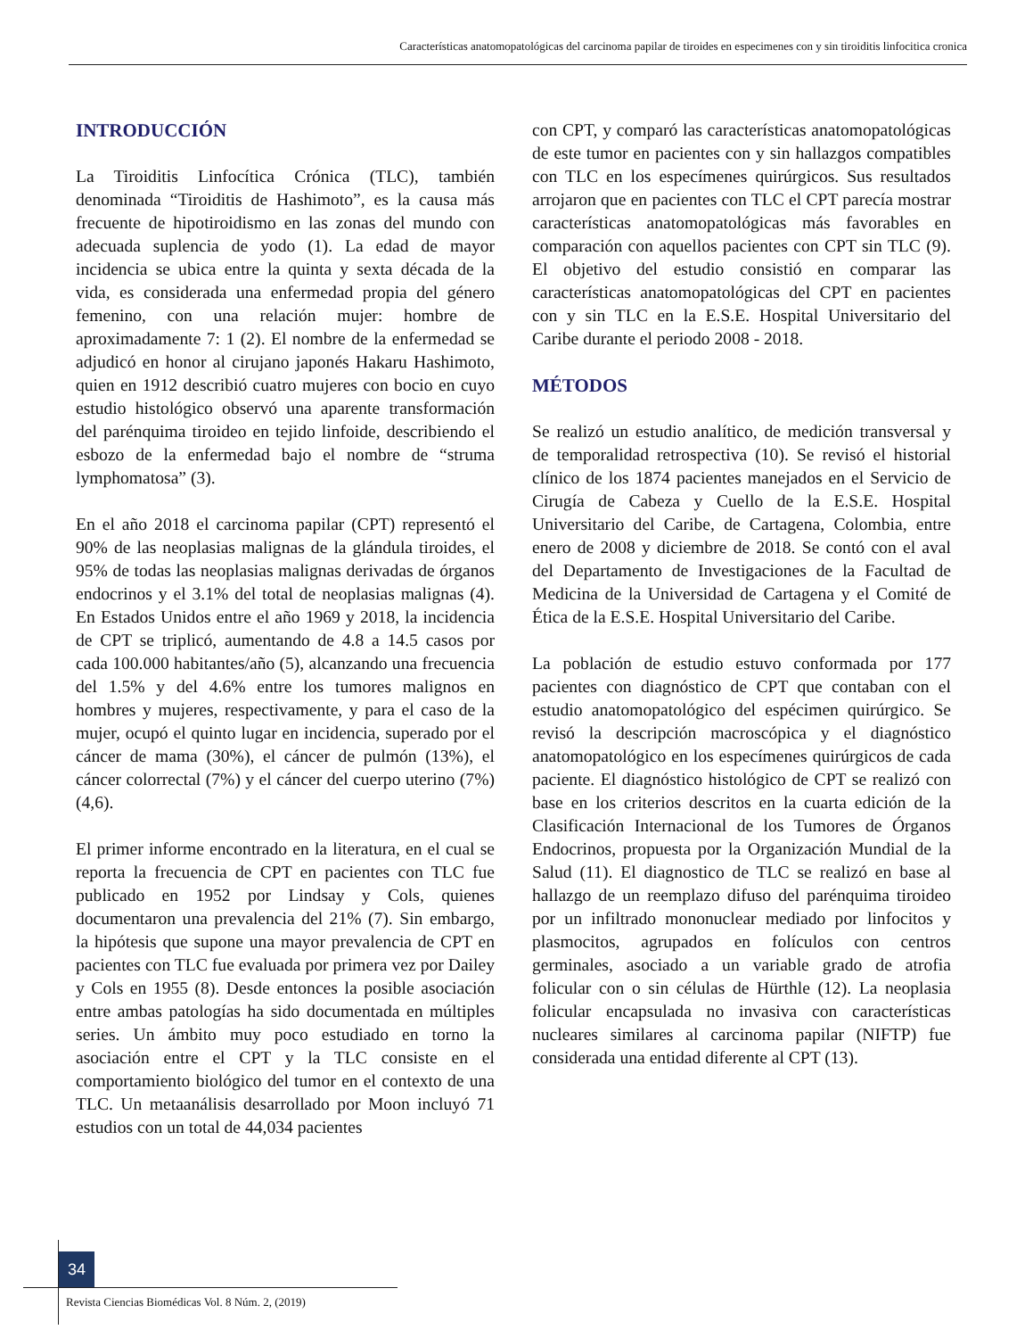Características anatomopatológicas del carcinoma papilar de tiroides en especimenes con y sin tiroiditis linfocitica cronica
INTRODUCCIÓN
La Tiroiditis Linfocítica Crónica (TLC), también denominada “Tiroiditis de Hashimoto”, es la causa más frecuente de hipotiroidismo en las zonas del mundo con adecuada suplencia de yodo (1). La edad de mayor incidencia se ubica entre la quinta y sexta década de la vida, es considerada una enfermedad propia del género femenino, con una relación mujer: hombre de aproximadamente 7: 1 (2). El nombre de la enfermedad se adjudicó en honor al cirujano japonés Hakaru Hashimoto, quien en 1912 describió cuatro mujeres con bocio en cuyo estudio histológico observó una aparente transformación del parénquima tiroideo en tejido linfoide, describiendo el esbozo de la enfermedad bajo el nombre de “struma lymphomatosa” (3).
En el año 2018 el carcinoma papilar (CPT) representó el 90% de las neoplasias malignas de la glándula tiroides, el 95% de todas las neoplasias malignas derivadas de órganos endocrinos y el 3.1% del total de neoplasias malignas (4). En Estados Unidos entre el año 1969 y 2018, la incidencia de CPT se triplicó, aumentando de 4.8 a 14.5 casos por cada 100.000 habitantes/año (5), alcanzando una frecuencia del 1.5% y del 4.6% entre los tumores malignos en hombres y mujeres, respectivamente, y para el caso de la mujer, ocupó el quinto lugar en incidencia, superado por el cáncer de mama (30%), el cáncer de pulmón (13%), el cáncer colorrectal (7%) y el cáncer del cuerpo uterino (7%) (4,6).
El primer informe encontrado en la literatura, en el cual se reporta la frecuencia de CPT en pacientes con TLC fue publicado en 1952 por Lindsay y Cols, quienes documentaron una prevalencia del 21% (7). Sin embargo, la hipótesis que supone una mayor prevalencia de CPT en pacientes con TLC fue evaluada por primera vez por Dailey y Cols en 1955 (8). Desde entonces la posible asociación entre ambas patologías ha sido documentada en múltiples series. Un ámbito muy poco estudiado en torno la asociación entre el CPT y la TLC consiste en el comportamiento biológico del tumor en el contexto de una TLC. Un metaanálisis desarrollado por Moon incluyó 71 estudios con un total de 44,034 pacientes
con CPT, y comparó las características anatomopatológicas de este tumor en pacientes con y sin hallazgos compatibles con TLC en los especímenes quirúrgicos. Sus resultados arrojaron que en pacientes con TLC el CPT parecía mostrar características anatomopatológicas más favorables en comparación con aquellos pacientes con CPT sin TLC (9). El objetivo del estudio consistió en comparar las características anatomopatológicas del CPT en pacientes con y sin TLC en la E.S.E. Hospital Universitario del Caribe durante el periodo 2008 - 2018.
MÉTODOS
Se realizó un estudio analítico, de medición transversal y de temporalidad retrospectiva (10). Se revisó el historial clínico de los 1874 pacientes manejados en el Servicio de Cirugía de Cabeza y Cuello de la E.S.E. Hospital Universitario del Caribe, de Cartagena, Colombia, entre enero de 2008 y diciembre de 2018. Se contó con el aval del Departamento de Investigaciones de la Facultad de Medicina de la Universidad de Cartagena y el Comité de Ética de la E.S.E. Hospital Universitario del Caribe.
La población de estudio estuvo conformada por 177 pacientes con diagnóstico de CPT que contaban con el estudio anatomopatológico del espécimen quirúrgico. Se revisó la descripción macroscópica y el diagnóstico anatomopatológico en los especímenes quirúrgicos de cada paciente. El diagnóstico histológico de CPT se realizó con base en los criterios descritos en la cuarta edición de la Clasificación Internacional de los Tumores de Órganos Endocrinos, propuesta por la Organización Mundial de la Salud (11). El diagnostico de TLC se realizó en base al hallazgo de un reemplazo difuso del parénquima tiroideo por un infiltrado mononuclear mediado por linfocitos y plasmocitos, agrupados en folículos con centros germinales, asociado a un variable grado de atrofia folicular con o sin células de Hürthle (12). La neoplasia folicular encapsulada no invasiva con características nucleares similares al carcinoma papilar (NIFTP) fue considerada una entidad diferente al CPT (13).
34
Revista Ciencias Biomédicas Vol. 8 Núm. 2, (2019)